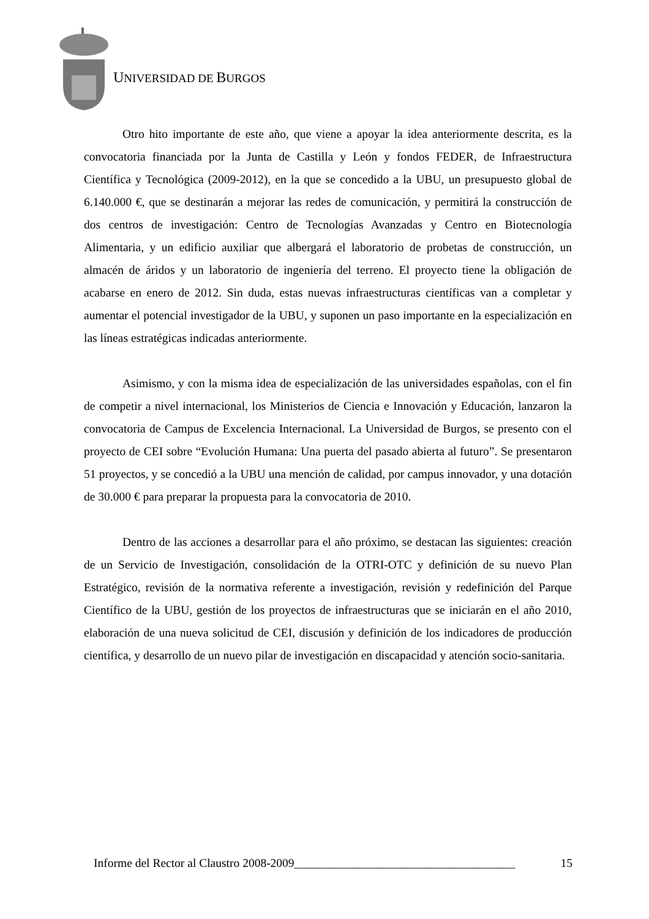UNIVERSIDAD DE BURGOS
Otro hito importante de este año, que viene a apoyar la idea anteriormente descrita, es la convocatoria financiada por la Junta de Castilla y León y fondos FEDER, de Infraestructura Científica y Tecnológica (2009-2012), en la que se concedido a la UBU, un presupuesto global de 6.140.000 €, que se destinarán a mejorar las redes de comunicación, y permitirá la construcción de dos centros de investigación: Centro de Tecnologías Avanzadas y Centro en Biotecnología Alimentaria, y un edificio auxiliar que albergará el laboratorio de probetas de construcción, un almacén de áridos y un laboratorio de ingeniería del terreno. El proyecto tiene la obligación de acabarse en enero de 2012. Sin duda, estas nuevas infraestructuras científicas van a completar y aumentar el potencial investigador de la UBU, y suponen un paso importante en la especialización en las líneas estratégicas indicadas anteriormente.
Asimismo, y con la misma idea de especialización de las universidades españolas, con el fin de competir a nivel internacional, los Ministerios de Ciencia e Innovación y Educación, lanzaron la convocatoria de Campus de Excelencia Internacional. La Universidad de Burgos, se presento con el proyecto de CEI sobre “Evolución Humana: Una puerta del pasado abierta al futuro”. Se presentaron 51 proyectos, y se concedió a la UBU una mención de calidad, por campus innovador, y una dotación de 30.000 € para preparar la propuesta para la convocatoria de 2010.
Dentro de las acciones a desarrollar para el año próximo, se destacan las siguientes: creación de un Servicio de Investigación, consolidación de la OTRI-OTC y definición de su nuevo Plan Estratégico, revisión de la normativa referente a investigación, revisión y redefinición del Parque Científico de la UBU, gestión de los proyectos de infraestructuras que se iniciarán en el año 2010, elaboración de una nueva solicitud de CEI, discusión y definición de los indicadores de producción científica, y desarrollo de un nuevo pilar de investigación en discapacidad y atención socio-sanitaria.
Informe del Rector al Claustro 2008-2009_____________________________________ 15